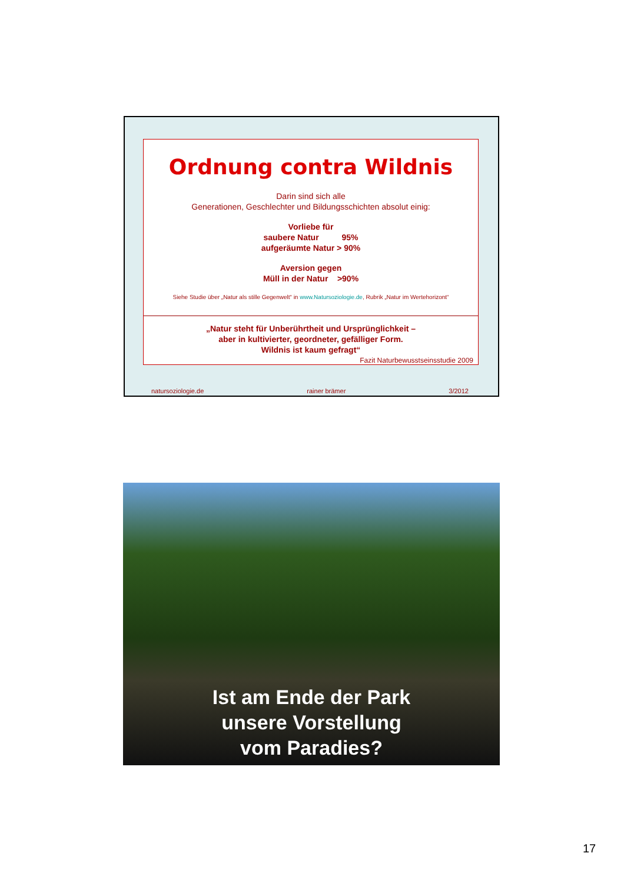Ordnung contra Wildnis
Darin sind sich alle
Generationen, Geschlechter und Bildungsschichten absolut einig:
Vorliebe für
saubere Natur 95%
aufgeräumte Natur > 90%
Aversion gegen
Müll in der Natur >90%
Siehe Studie über „Natur als stille Gegenwelt“ in www.Natursoziologie.de, Rubrik „Natur im Wertehorizont“
„Natur steht für Unberührtheit und Ursprünglichkeit –
aber in kultivierter, geordneter, gefälliger Form.
Wildnis ist kaum gefragt“
Fazit Naturbewusstseinsstudie 2009
natursoziologie.de rainer brämer 3/2012
Ist am Ende der Park
unsere Vorstellung
vom Paradies?
17